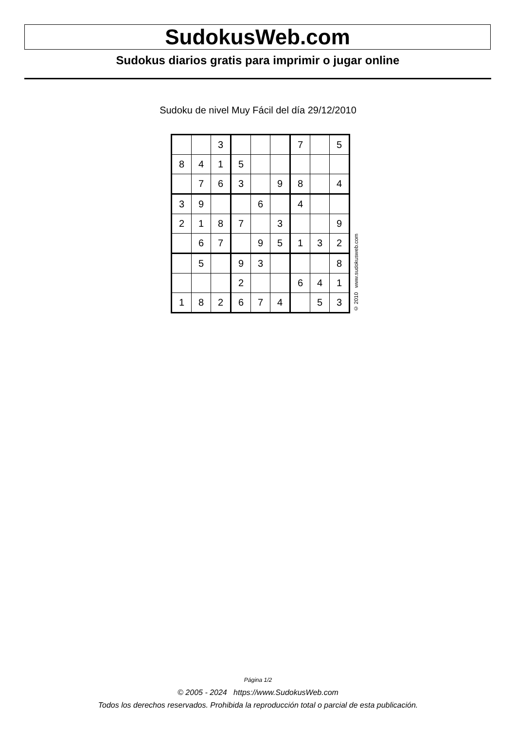SudokusWeb.com
Sudokus diarios gratis para imprimir o jugar online
Sudoku de nivel Muy Fácil del día 29/12/2010
| | | 3 | | | | 7 | | 5 |
| 8 | 4 | 1 | 5 | | | | | |
| | 7 | 6 | 3 | | 9 | 8 | | 4 |
| 3 | 9 | | | 6 | | 4 | | |
| 2 | 1 | 8 | 7 | | 3 | | | 9 |
| | 6 | 7 | | 9 | 5 | 1 | 3 | 2 |
| | 5 | | 9 | 3 | | | | 8 |
| | | | 2 | | | 6 | 4 | 1 |
| 1 | 8 | 2 | 6 | 7 | 4 | | 5 | 3 |
© 2010 www.sudokusweb.com
Página 1/2
© 2005 - 2024 https://www.SudokusWeb.com
Todos los derechos reservados. Prohibida la reproducción total o parcial de esta publicación.